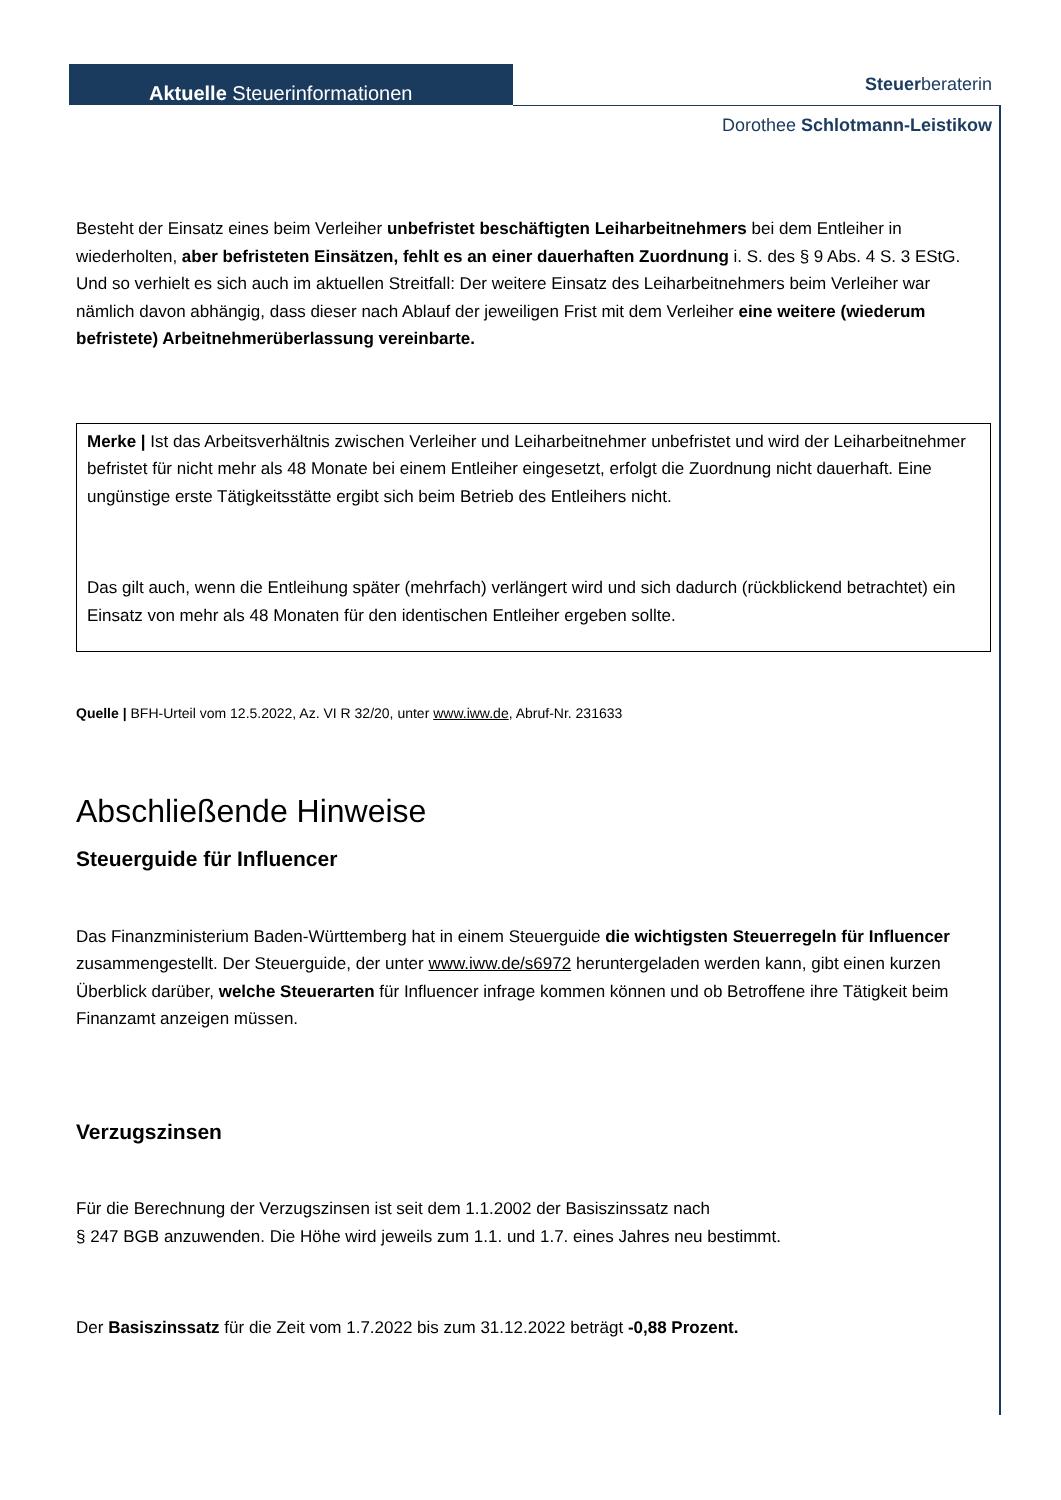Aktuelle Steuerinformationen
Steuerberaterin
Dorothee Schlotmann-Leistikow
Besteht der Einsatz eines beim Verleiher unbefristet beschäftigten Leiharbeitnehmers bei dem Entleiher in wiederholten, aber befristeten Einsätzen, fehlt es an einer dauerhaften Zuordnung i. S. des § 9 Abs. 4 S. 3 EStG. Und so verhielt es sich auch im aktuellen Streitfall: Der weitere Einsatz des Leiharbeitnehmers beim Verleiher war nämlich davon abhängig, dass dieser nach Ablauf der jeweiligen Frist mit dem Verleiher eine weitere (wiederum befristete) Arbeitnehmerüberlassung vereinbarte.
Merke | Ist das Arbeitsverhältnis zwischen Verleiher und Leiharbeitnehmer unbefristet und wird der Leiharbeitnehmer befristet für nicht mehr als 48 Monate bei einem Entleiher eingesetzt, erfolgt die Zuordnung nicht dauerhaft. Eine ungünstige erste Tätigkeitsstätte ergibt sich beim Betrieb des Entleihers nicht.
Das gilt auch, wenn die Entleihung später (mehrfach) verlängert wird und sich dadurch (rückblickend betrachtet) ein Einsatz von mehr als 48 Monaten für den identischen Entleiher ergeben sollte.
Quelle | BFH-Urteil vom 12.5.2022, Az. VI R 32/20, unter www.iww.de, Abruf-Nr. 231633
Abschließende Hinweise
Steuerguide für Influencer
Das Finanzministerium Baden-Württemberg hat in einem Steuerguide die wichtigsten Steuerregeln für Influencer zusammengestellt. Der Steuerguide, der unter www.iww.de/s6972 heruntergeladen werden kann, gibt einen kurzen Überblick darüber, welche Steuerarten für Influencer infrage kommen können und ob Betroffene ihre Tätigkeit beim Finanzamt anzeigen müssen.
Verzugszinsen
Für die Berechnung der Verzugszinsen ist seit dem 1.1.2002 der Basiszinssatz nach
§ 247 BGB anzuwenden. Die Höhe wird jeweils zum 1.1. und 1.7. eines Jahres neu bestimmt.
Der Basiszinssatz für die Zeit vom 1.7.2022 bis zum 31.12.2022 beträgt -0,88 Prozent.